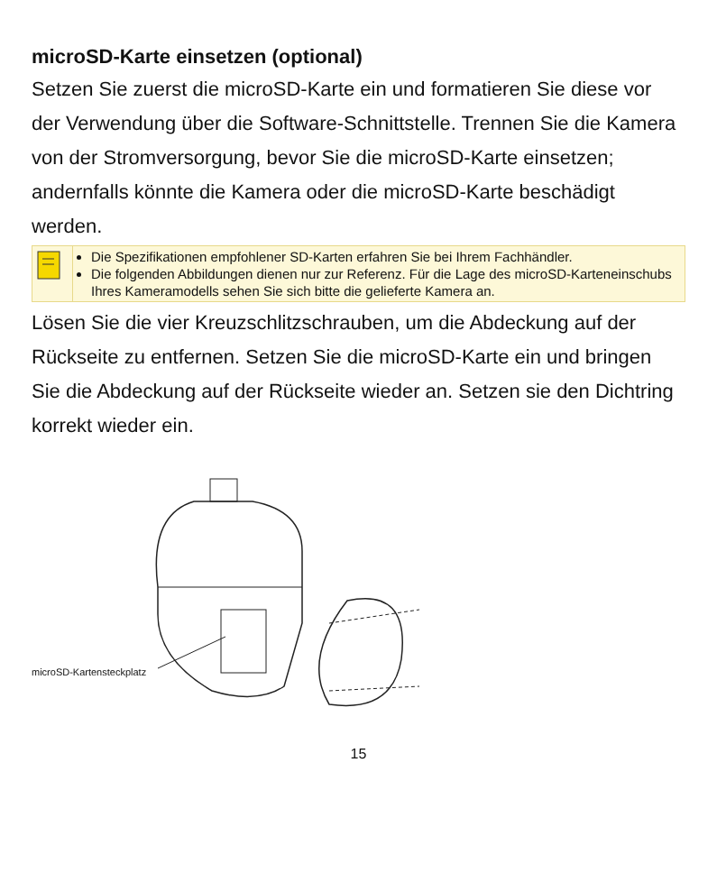microSD-Karte einsetzen (optional)
Setzen Sie zuerst die microSD-Karte ein und formatieren Sie diese vor der Verwendung über die Software-Schnittstelle. Trennen Sie die Kamera von der Stromversorgung, bevor Sie die microSD-Karte einsetzen; andernfalls könnte die Kamera oder die microSD-Karte beschädigt werden.
Die Spezifikationen empfohlener SD-Karten erfahren Sie bei Ihrem Fachhändler.
Die folgenden Abbildungen dienen nur zur Referenz. Für die Lage des microSD-Karteneinschubs Ihres Kameramodells sehen Sie sich bitte die gelieferte Kamera an.
Lösen Sie die vier Kreuzschlitzschrauben, um die Abdeckung auf der Rückseite zu entfernen. Setzen Sie die microSD-Karte ein und bringen Sie die Abdeckung auf der Rückseite wieder an. Setzen sie den Dichtring korrekt wieder ein.
microSD-Kartensteckplatz
15